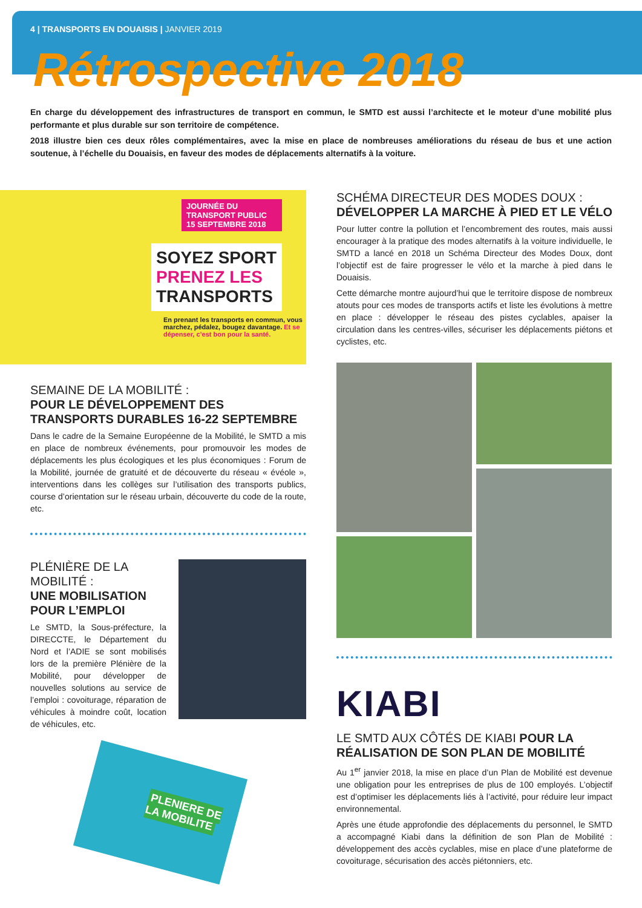4 | TRANSPORTS EN DOUAISIS | JANVIER 2019
Rétrospective 2018
En charge du développement des infrastructures de transport en commun, le SMTD est aussi l’architecte et le moteur d’une mobilité plus performante et plus durable sur son territoire de compétence.
2018 illustre bien ces deux rôles complémentaires, avec la mise en place de nombreuses améliorations du réseau de bus et une action soutenue, à l’échelle du Douaisis, en faveur des modes de déplacements alternatifs à la voiture.
JOURNÉE DU TRANSPORT PUBLIC
15 SEPTEMBRE 2018
SOYEZ SPORT PRENEZ LES TRANSPORTS
En prenant les transports en commun, vous marchez, pédalez, bougez davantage. Et se dépenser, c’est bon pour la santé.
SEMAINE DE LA MOBILITÉ :
POUR LE DÉVELOPPEMENT DES TRANSPORTS DURABLES 16-22 SEPTEMBRE
Dans le cadre de la Semaine Européenne de la Mobilité, le SMTD a mis en place de nombreux événements, pour promouvoir les modes de déplacements les plus écologiques et les plus économiques : Forum de la Mobilité, journée de gratuité et de découverte du réseau « évéole », interventions dans les collèges sur l’utilisation des transports publics, course d’orientation sur le réseau urbain, découverte du code de la route, etc.
PLÉNIÈRE DE LA MOBILITÉ :
UNE MOBILISATION POUR L’EMPLOI
Le SMTD, la Sous-préfecture, la DIRECCTE, le Département du Nord et l’ADIE se sont mobilisés lors de la première Plénière de la Mobilité, pour développer de nouvelles solutions au service de l’emploi : covoiturage, réparation de véhicules à moindre coût, location de véhicules, etc.
PLENIERE DE LA MOBILITE
SCHÉMA DIRECTEUR DES MODES DOUX :
DÉVELOPPER LA MARCHE À PIED ET LE VÉLO
Pour lutter contre la pollution et l’encombrement des routes, mais aussi encourager à la pratique des modes alternatifs à la voiture individuelle, le SMTD a lancé en 2018 un Schéma Directeur des Modes Doux, dont l’objectif est de faire progresser le vélo et la marche à pied dans le Douaisis.
Cette démarche montre aujourd’hui que le territoire dispose de nombreux atouts pour ces modes de transports actifs et liste les évolutions à mettre en place : développer le réseau des pistes cyclables, apaiser la circulation dans les centres-villes, sécuriser les déplacements piétons et cyclistes, etc.
KIABI
LE SMTD AUX CÔTÉS DE KIABI POUR LA RÉALISATION DE SON PLAN DE MOBILITÉ
Au 1<sup>er</sup> janvier 2018, la mise en place d’un Plan de Mobilité est devenue une obligation pour les entreprises de plus de 100 employés. L’objectif est d’optimiser les déplacements liés à l’activité, pour réduire leur impact environnemental.
Après une étude approfondie des déplacements du personnel, le SMTD a accompagné Kiabi dans la définition de son Plan de Mobilité : développement des accès cyclables, mise en place d’une plateforme de covoiturage, sécurisation des accès piétonniers, etc.